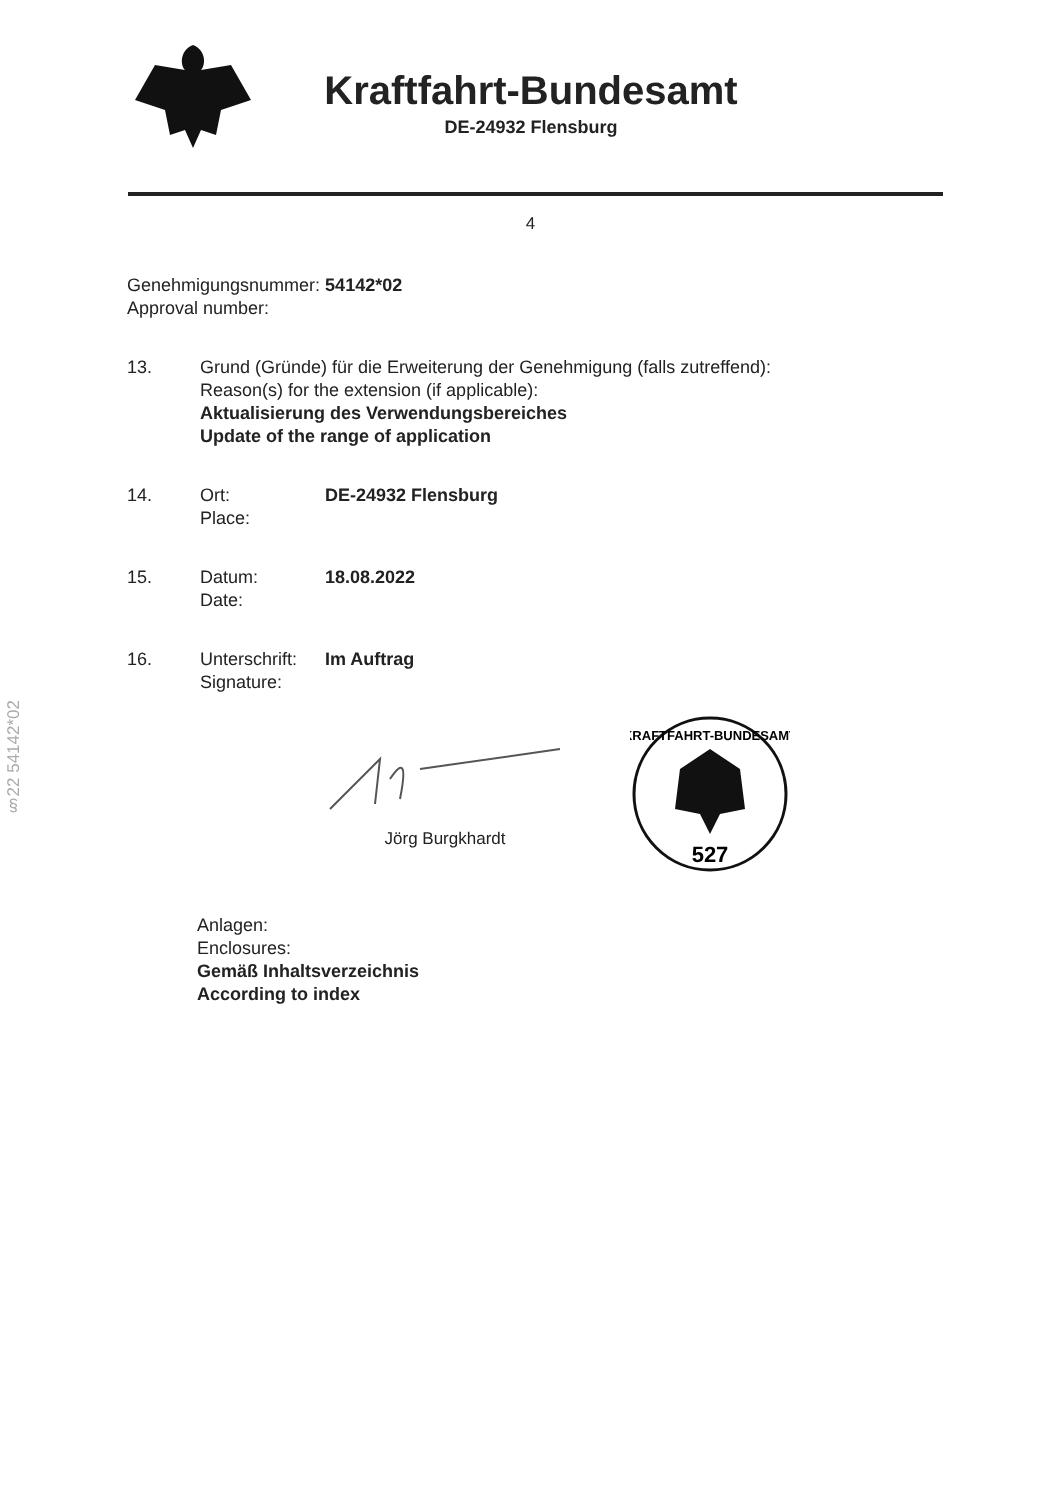Kraftfahrt-Bundesamt
DE-24932 Flensburg
4
Genehmigungsnummer: 54142*02
Approval number:
13. Grund (Gründe) für die Erweiterung der Genehmigung (falls zutreffend):
Reason(s) for the extension (if applicable):
Aktualisierung des Verwendungsbereiches
Update of the range of application
14. Ort:
Place:
DE-24932 Flensburg
15. Datum:
Date:
18.08.2022
16. Unterschrift:
Signature:
Im Auftrag
Jörg Burgkhardt
527
KRAFTFAHRT-BUNDESAMT
§22 54142*02
Anlagen:
Enclosures:
Gemäß Inhaltsverzeichnis
According to index